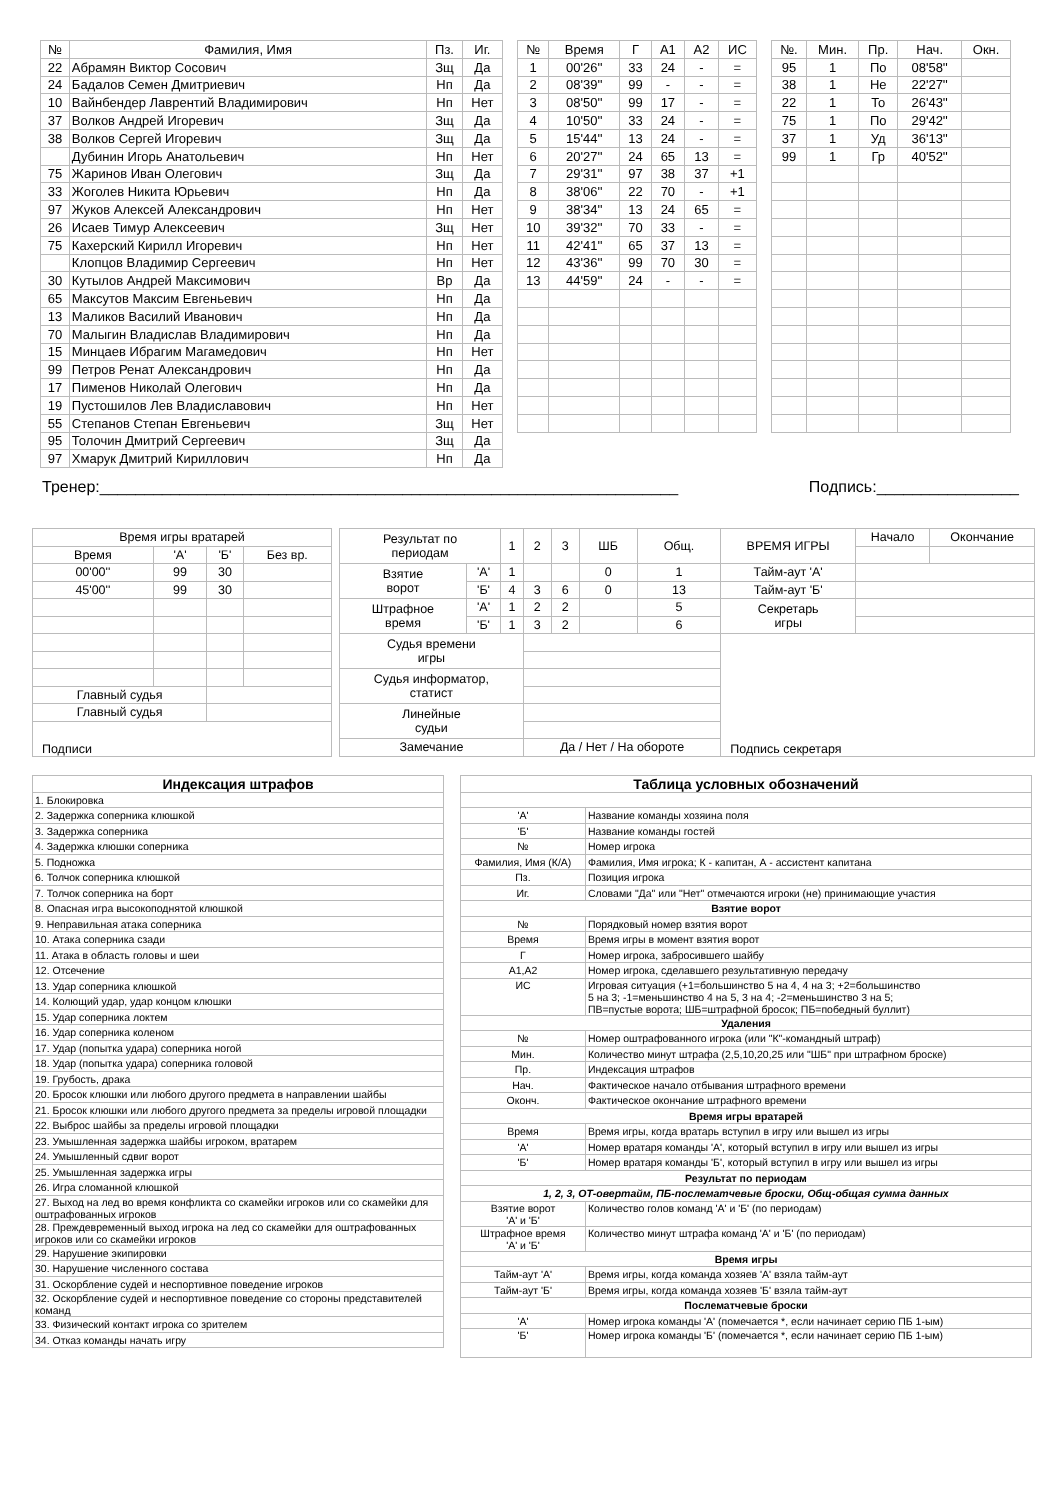| № | Фамилия, Имя | Пз. | Иг. |
| --- | --- | --- | --- |
| 22 | Абрамян Виктор Сосович | Зщ | Да |
| 24 | Бадалов Семен Дмитриевич | Нп | Да |
| 10 | Вайнбендер Лаврентий Владимирович | Нп | Нет |
| 37 | Волков Андрей Игоревич | Зщ | Да |
| 38 | Волков Сергей Игоревич | Зщ | Да |
| | Дубинин Игорь Анатольевич | Нп | Нет |
| 75 | Жаринов Иван Олегович | Зщ | Да |
| 33 | Жоголев Никита Юрьевич | Нп | Да |
| 97 | Жуков Алексей Александрович | Нп | Нет |
| 26 | Исаев Тимур Алексеевич | Зщ | Нет |
| 75 | Кахерский Кирилл Игоревич | Нп | Нет |
| | Клопцов Владимир Сергеевич | Нп | Нет |
| 30 | Кутылов Андрей Максимович | Вр | Да |
| 65 | Максутов Максим Евгеньевич | Нп | Да |
| 13 | Маликов Василий Иванович | Нп | Да |
| 70 | Малыгин Владислав Владимирович | Нп | Да |
| 15 | Минцаев Ибрагим Магамедович | Нп | Нет |
| 99 | Петров Ренат Александрович | Нп | Да |
| 17 | Пименов Николай Олегович | Нп | Да |
| 19 | Пустошилов Лев Владиславович | Нп | Нет |
| 55 | Степанов Степан Евгеньевич | Зщ | Нет |
| 95 | Толочин Дмитрий Сергеевич | Зщ | Да |
| 97 | Хмарук Дмитрий Кириллович | Нп | Да |
| № | Время | Г | А1 | А2 | ИС |
| --- | --- | --- | --- | --- | --- |
| 1 | 00'26'' | 33 | 24 | - | = |
| 2 | 08'39'' | 99 | - | - | = |
| 3 | 08'50'' | 99 | 17 | - | = |
| 4 | 10'50'' | 33 | 24 | - | = |
| 5 | 15'44'' | 13 | 24 | - | = |
| 6 | 20'27'' | 24 | 65 | 13 | = |
| 7 | 29'31'' | 97 | 38 | 37 | +1 |
| 8 | 38'06'' | 22 | 70 | - | +1 |
| 9 | 38'34'' | 13 | 24 | 65 | = |
| 10 | 39'32'' | 70 | 33 | - | = |
| 11 | 42'41'' | 65 | 37 | 13 | = |
| 12 | 43'36'' | 99 | 70 | 30 | = |
| 13 | 44'59'' | 24 | - | - | = |
| №. | Мин. | Пр. | Нач. | Окн. |
| --- | --- | --- | --- | --- |
| 95 | 1 | По | 08'58'' | |
| 38 | 1 | Не | 22'27'' | |
| 22 | 1 | То | 26'43'' | |
| 75 | 1 | По | 29'42'' | |
| 37 | 1 | Уд | 36'13'' | |
| 99 | 1 | Гр | 40'52'' | |
Тренер:_________________________________________________________________ Подпись:________________
| Время игры вратарей | | | |
| Время | 'А' | 'Б' | Без вр. |
| 00'00'' | 99 | 30 | |
| 45'00'' | 99 | 30 | |
| Главный судья | | | |
| Главный судья | | | |
| Подписи | | | |
| Результат по периодам | | 1 | 2 | 3 | ШБ | Общ. | ВРЕМЯ ИГРЫ | Начало | Окончание |
| Взятие ворот | 'А' | 1 | | | 0 | 1 | Тайм-аут 'А' | | |
| | 'Б' | 4 | 3 | 6 | 0 | 13 | Тайм-аут 'Б' | | |
| Штрафное время | 'А' | 1 | 2 | 2 | | 5 | Секретарь игры | | |
| | 'Б' | 1 | 3 | 2 | | 6 | | | |
| Судья времени игры | | | | | | | Подпись секретаря | | |
| Судья информатор, статист | | | | | | | | | |
| Линейные судьи | | | | | | | | | |
| Замечание | | | Да / Нет / На обороте | | | | | | |
| Индексация штрафов |
| 1. Блокировка |
| 2. Задержка соперника клюшкой |
| 3. Задержка соперника |
| 4. Задержка клюшки соперника |
| 5. Подножка |
| 6. Толчок соперника клюшкой |
| 7. Толчок соперника на борт |
| 8. Опасная игра высокоподнятой клюшкой |
| 9. Неправильная атака соперника |
| 10. Атака соперника сзади |
| 11. Атака в область головы и шеи |
| 12. Отсечение |
| 13. Удар соперника клюшкой |
| 14. Колющий удар, удар концом клюшки |
| 15. Удар соперника локтем |
| 16. Удар соперника коленом |
| 17. Удар (попытка удара) соперника ногой |
| 18. Удар (попытка удара) соперника головой |
| 19. Грубость, драка |
| 20. Бросок клюшки или любого другого предмета в направлении шайбы |
| 21. Бросок клюшки или любого другого предмета за пределы игровой площадки |
| 22. Выброс шайбы за пределы игровой площадки |
| 23. Умышленная задержка шайбы игроком, вратарем |
| 24. Умышленный сдвиг ворот |
| 25. Умышленная задержка игры |
| 26. Игра сломанной клюшкой |
| 27. Выход на лед во время конфликта со скамейки игроков или со скамейки для оштрафованных игроков |
| 28. Преждевременный выход игрока на лед со скамейки для оштрафованных игроков или со скамейки игроков |
| 29. Нарушение экипировки |
| 30. Нарушение численного состава |
| 31. Оскорбление судей и неспортивное поведение игроков |
| 32. Оскорбление судей и неспортивное поведение со стороны представителей команд |
| 33. Физический контакт игрока со зрителем |
| 34. Отказ команды начать игру |
| Таблица условных обозначений | |
| 'А' | Название команды хозяина поля |
| 'Б' | Название команды гостей |
| № | Номер игрока |
| Фамилия, Имя (К/А) | Фамилия, Имя игрока; К - капитан, А - ассистент капитана |
| Пз. | Позиция игрока |
| Иг. | Словами "Да" или "Нет" отмечаются игроки (не) принимающие участия |
| Взятие ворот | |
| № | Порядковый номер взятия ворот |
| Время | Время игры в момент взятия ворот |
| Г | Номер игрока, забросившего шайбу |
| А1,А2 | Номер игрока, сделавшего результативную передачу |
| ИС | Игровая ситуация (+1=большинство 5 на 4, 4 на 3; +2=большинство 5 на 3; -1=меньшинство 4 на 5, 3 на 4; -2=меньшинство 3 на 5; ПВ=пустые ворота; ШБ=штрафной бросок; ПБ=победный буллит) |
| Удаления | |
| № | Номер оштрафованного игрока (или "К"-командный штраф) |
| Мин. | Количество минут штрафа (2,5,10,20,25 или "ШБ" при штрафном броске) |
| Пр. | Индексация штрафов |
| Нач. | Фактическое начало отбывания штрафного времени |
| Оконч. | Фактическое окончание штрафного времени |
| Время игры вратарей | |
| Время | Время игры, когда вратарь вступил в игру или вышел из игры |
| 'А' | Номер вратаря команды 'А', который вступил в игру или вышел из игры |
| 'Б' | Номер вратаря команды 'Б', который вступил в игру или вышел из игры |
| Результат по периодам | |
| 1, 2, 3, ОТ-овертайм, ПБ-послематчевые броски, Общ-общая сумма данных | |
| Взятие ворот 'А' и 'Б' | Количество голов команд 'А' и 'Б' (по периодам) |
| Штрафное время 'А' и 'Б' | Количество минут штрафа команд 'А' и 'Б' (по периодам) |
| Время игры | |
| Тайм-аут 'А' | Время игры, когда команда хозяев 'А' взяла тайм-аут |
| Тайм-аут 'Б' | Время игры, когда команда хозяев 'Б' взяла тайм-аут |
| Послематчевые броски | |
| 'А' | Номер игрока команды 'А' (помечается *, если начинает серию ПБ 1-ым) |
| 'Б' | Номер игрока команды 'Б' (помечается *, если начинает серию ПБ 1-ым) |